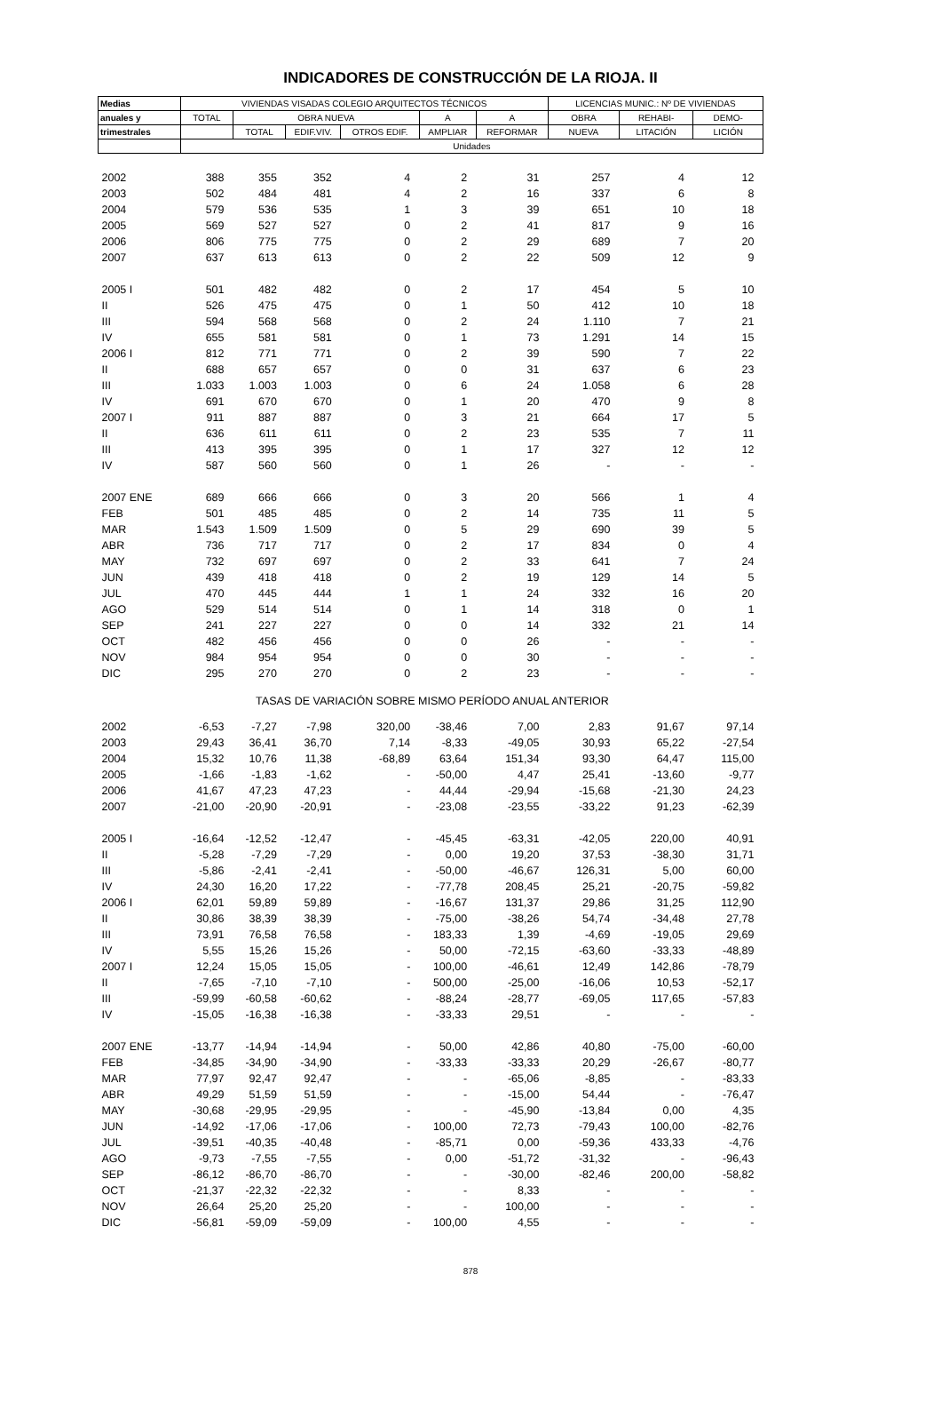INDICADORES DE CONSTRUCCIÓN DE LA RIOJA. II
| Medias | VIVIENDAS VISADAS COLEGIO ARQUITECTOS TÉCNICOS | | | | | | LICENCIAS MUNIC.: Nº DE VIVIENDAS | | |
| --- | --- | --- | --- | --- | --- | --- | --- | --- | --- |
| anuales y | TOTAL | OBRA NUEVA | | | A | A | OBRA | REHABI- | DEMO- |
| trimestrales | | TOTAL | EDIF.VIV. | OTROS EDIF. | AMPLIAR | REFORMAR | NUEVA | LITACIÓN | LICIÓN |
| | Unidades | | | | | | | | |
| 2002 | 388 | 355 | 352 | 4 | 2 | 31 | 257 | 4 | 12 |
| 2003 | 502 | 484 | 481 | 4 | 2 | 16 | 337 | 6 | 8 |
| 2004 | 579 | 536 | 535 | 1 | 3 | 39 | 651 | 10 | 18 |
| 2005 | 569 | 527 | 527 | 0 | 2 | 41 | 817 | 9 | 16 |
| 2006 | 806 | 775 | 775 | 0 | 2 | 29 | 689 | 7 | 20 |
| 2007 | 637 | 613 | 613 | 0 | 2 | 22 | 509 | 12 | 9 |
| 2005 I | 501 | 482 | 482 | 0 | 2 | 17 | 454 | 5 | 10 |
| II | 526 | 475 | 475 | 0 | 1 | 50 | 412 | 10 | 18 |
| III | 594 | 568 | 568 | 0 | 2 | 24 | 1.110 | 7 | 21 |
| IV | 655 | 581 | 581 | 0 | 1 | 73 | 1.291 | 14 | 15 |
| 2006 I | 812 | 771 | 771 | 0 | 2 | 39 | 590 | 7 | 22 |
| II | 688 | 657 | 657 | 0 | 0 | 31 | 637 | 6 | 23 |
| III | 1.033 | 1.003 | 1.003 | 0 | 6 | 24 | 1.058 | 6 | 28 |
| IV | 691 | 670 | 670 | 0 | 1 | 20 | 470 | 9 | 8 |
| 2007 I | 911 | 887 | 887 | 0 | 3 | 21 | 664 | 17 | 5 |
| II | 636 | 611 | 611 | 0 | 2 | 23 | 535 | 7 | 11 |
| III | 413 | 395 | 395 | 0 | 1 | 17 | 327 | 12 | 12 |
| IV | 587 | 560 | 560 | 0 | 1 | 26 | - | - | - |
| 2007 ENE | 689 | 666 | 666 | 0 | 3 | 20 | 566 | 1 | 4 |
| FEB | 501 | 485 | 485 | 0 | 2 | 14 | 735 | 11 | 5 |
| MAR | 1.543 | 1.509 | 1.509 | 0 | 5 | 29 | 690 | 39 | 5 |
| ABR | 736 | 717 | 717 | 0 | 2 | 17 | 834 | 0 | 4 |
| MAY | 732 | 697 | 697 | 0 | 2 | 33 | 641 | 7 | 24 |
| JUN | 439 | 418 | 418 | 0 | 2 | 19 | 129 | 14 | 5 |
| JUL | 470 | 445 | 444 | 1 | 1 | 24 | 332 | 16 | 20 |
| AGO | 529 | 514 | 514 | 0 | 1 | 14 | 318 | 0 | 1 |
| SEP | 241 | 227 | 227 | 0 | 0 | 14 | 332 | 21 | 14 |
| OCT | 482 | 456 | 456 | 0 | 0 | 26 | - | - | - |
| NOV | 984 | 954 | 954 | 0 | 0 | 30 | - | - | - |
| DIC | 295 | 270 | 270 | 0 | 2 | 23 | - | - | - |
| TASAS DE VARIACIÓN SOBRE MISMO PERÍODO ANUAL ANTERIOR | | | | | | | | | |
| 2002 | -6,53 | -7,27 | -7,98 | 320,00 | -38,46 | 7,00 | 2,83 | 91,67 | 97,14 |
| 2003 | 29,43 | 36,41 | 36,70 | 7,14 | -8,33 | -49,05 | 30,93 | 65,22 | -27,54 |
| 2004 | 15,32 | 10,76 | 11,38 | -68,89 | 63,64 | 151,34 | 93,30 | 64,47 | 115,00 |
| 2005 | -1,66 | -1,83 | -1,62 | - | -50,00 | 4,47 | 25,41 | -13,60 | -9,77 |
| 2006 | 41,67 | 47,23 | 47,23 | - | 44,44 | -29,94 | -15,68 | -21,30 | 24,23 |
| 2007 | -21,00 | -20,90 | -20,91 | - | -23,08 | -23,55 | -33,22 | 91,23 | -62,39 |
| 2005 I | -16,64 | -12,52 | -12,47 | - | -45,45 | -63,31 | -42,05 | 220,00 | 40,91 |
| II | -5,28 | -7,29 | -7,29 | - | 0,00 | 19,20 | 37,53 | -38,30 | 31,71 |
| III | -5,86 | -2,41 | -2,41 | - | -50,00 | -46,67 | 126,31 | 5,00 | 60,00 |
| IV | 24,30 | 16,20 | 17,22 | - | -77,78 | 208,45 | 25,21 | -20,75 | -59,82 |
| 2006 I | 62,01 | 59,89 | 59,89 | - | -16,67 | 131,37 | 29,86 | 31,25 | 112,90 |
| II | 30,86 | 38,39 | 38,39 | - | -75,00 | -38,26 | 54,74 | -34,48 | 27,78 |
| III | 73,91 | 76,58 | 76,58 | - | 183,33 | 1,39 | -4,69 | -19,05 | 29,69 |
| IV | 5,55 | 15,26 | 15,26 | - | 50,00 | -72,15 | -63,60 | -33,33 | -48,89 |
| 2007 I | 12,24 | 15,05 | 15,05 | - | 100,00 | -46,61 | 12,49 | 142,86 | -78,79 |
| II | -7,65 | -7,10 | -7,10 | - | 500,00 | -25,00 | -16,06 | 10,53 | -52,17 |
| III | -59,99 | -60,58 | -60,62 | - | -88,24 | -28,77 | -69,05 | 117,65 | -57,83 |
| IV | -15,05 | -16,38 | -16,38 | - | -33,33 | 29,51 | - | - | - |
| 2007 ENE | -13,77 | -14,94 | -14,94 | - | 50,00 | 42,86 | 40,80 | -75,00 | -60,00 |
| FEB | -34,85 | -34,90 | -34,90 | - | -33,33 | -33,33 | 20,29 | -26,67 | -80,77 |
| MAR | 77,97 | 92,47 | 92,47 | - | - | -65,06 | -8,85 | - | -83,33 |
| ABR | 49,29 | 51,59 | 51,59 | - | - | -15,00 | 54,44 | - | -76,47 |
| MAY | -30,68 | -29,95 | -29,95 | - | - | -45,90 | -13,84 | 0,00 | 4,35 |
| JUN | -14,92 | -17,06 | -17,06 | - | 100,00 | 72,73 | -79,43 | 100,00 | -82,76 |
| JUL | -39,51 | -40,35 | -40,48 | - | -85,71 | 0,00 | -59,36 | 433,33 | -4,76 |
| AGO | -9,73 | -7,55 | -7,55 | - | 0,00 | -51,72 | -31,32 | - | -96,43 |
| SEP | -86,12 | -86,70 | -86,70 | - | - | -30,00 | -82,46 | 200,00 | -58,82 |
| OCT | -21,37 | -22,32 | -22,32 | - | - | 8,33 | - | - | - |
| NOV | 26,64 | 25,20 | 25,20 | - | - | 100,00 | - | - | - |
| DIC | -56,81 | -59,09 | -59,09 | - | 100,00 | 4,55 | - | - | - |
878